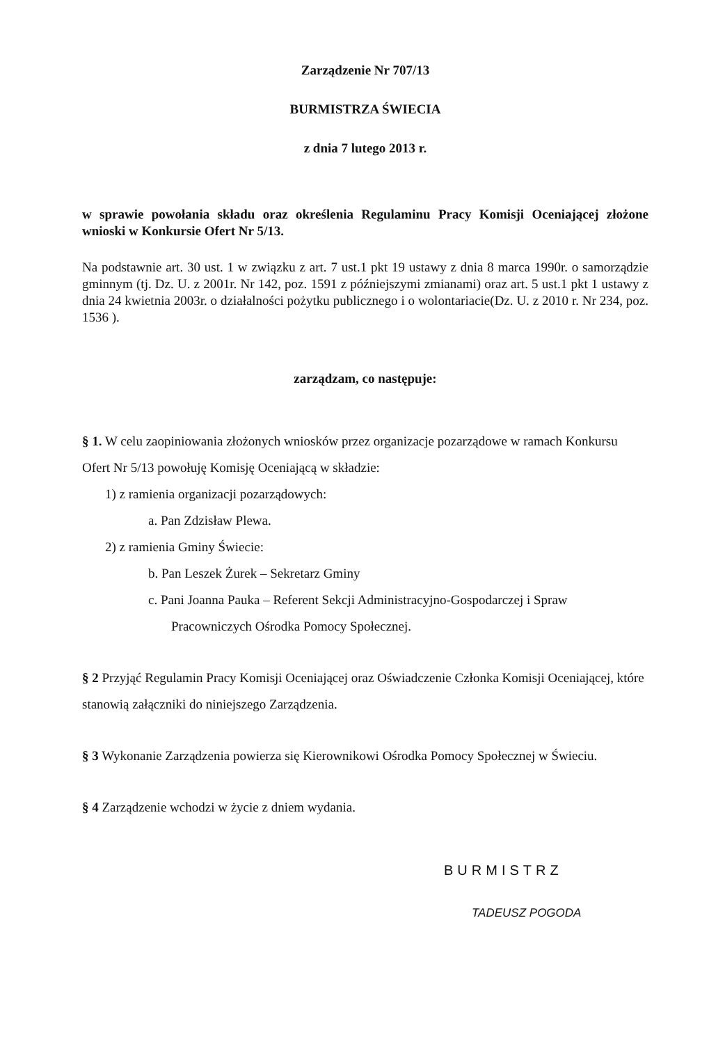Zarządzenie Nr 707/13
BURMISTRZA ŚWIECIA
z dnia 7 lutego 2013 r.
w sprawie powołania składu oraz określenia Regulaminu Pracy Komisji Oceniającej złożone wnioski w Konkursie Ofert Nr 5/13.
Na podstawnie art. 30 ust. 1 w związku z art. 7 ust.1 pkt 19 ustawy z dnia 8 marca 1990r. o samorządzie gminnym (tj. Dz. U. z 2001r. Nr 142, poz. 1591 z późniejszymi zmianami) oraz art. 5 ust.1 pkt 1 ustawy z dnia 24 kwietnia 2003r. o działalności pożytku publicznego i o wolontariacie(Dz. U. z 2010 r. Nr 234, poz. 1536 ).
zarządzam, co następuje:
§ 1. W celu zaopiniowania złożonych wniosków przez organizacje pozarządowe w ramach Konkursu Ofert Nr 5/13 powołuję Komisję Oceniającą w składzie:
1) z ramienia organizacji pozarządowych:
a. Pan Zdzisław Plewa.
2) z ramienia Gminy Świecie:
b. Pan Leszek Żurek – Sekretarz Gminy
c. Pani Joanna Pauka – Referent Sekcji Administracyjno-Gospodarczej i Spraw
Pracowniczych Ośrodka Pomocy Społecznej.
§ 2 Przyjąć Regulamin Pracy Komisji Oceniającej oraz Oświadczenie Członka Komisji Oceniającej, które stanowią załączniki do niniejszego Zarządzenia.
§ 3 Wykonanie Zarządzenia powierza się Kierownikowi Ośrodka Pomocy Społecznej w Świeciu.
§ 4 Zarządzenie wchodzi w życie z dniem wydania.
BURMISTRZ
TADEUSZ POGODA